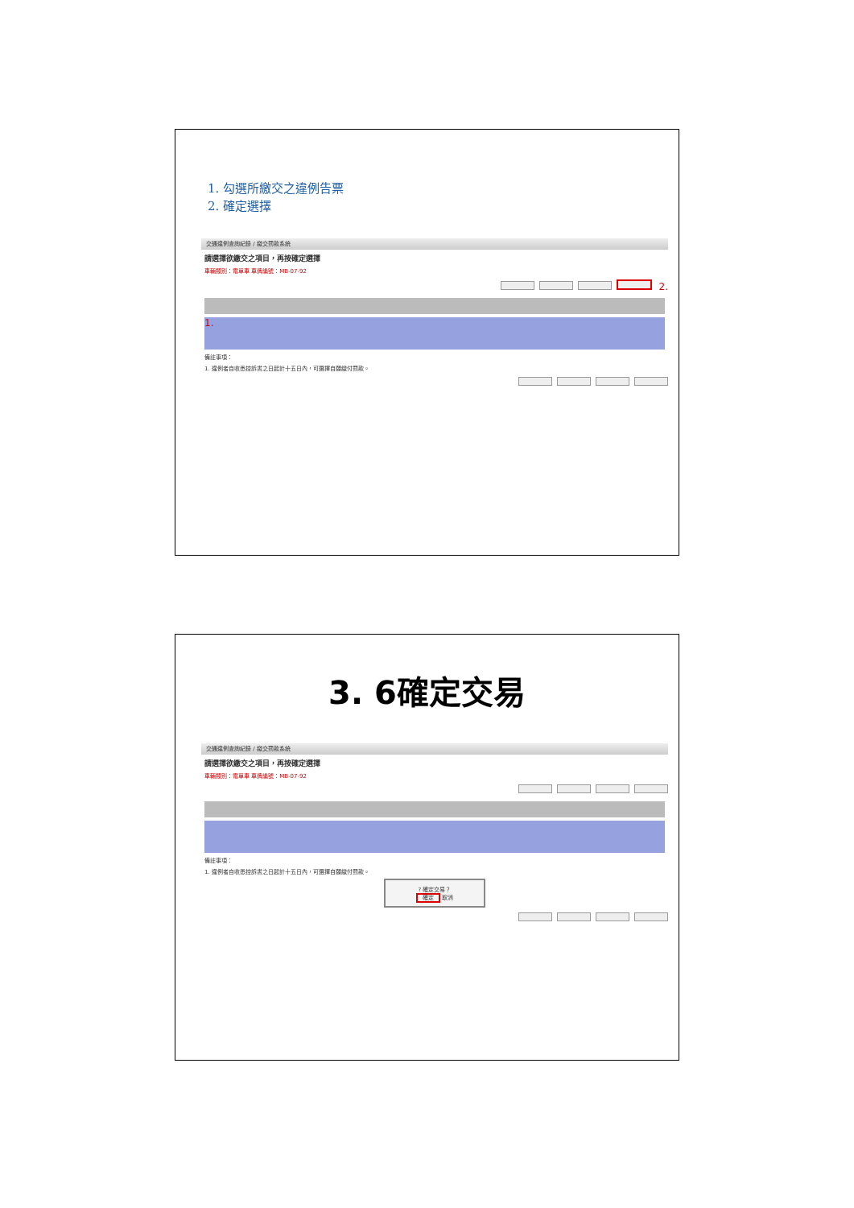1. 勾選所繳交之違例告票
2. 確定選擇
交通違例查詢紀錄 / 繳交罰款系統
請選擇欲繳交之項目，再按確定選擇
車輛類別：電單車 車牌編號：MB-07-92
2.
1.
備註事項：
1. 違例者自收悉控訴書之日起計十五日內，可選擇自願繳付罰款。
3. 6確定交易
交通違例查詢紀錄 / 繳交罰款系統
請選擇欲繳交之項目，再按確定選擇
車輛類別：電單車 車牌編號：MB-07-92
備註事項：
1. 違例者自收悉控訴書之日起計十五日內，可選擇自願繳付罰款。
? 確定交易？
確定 取消